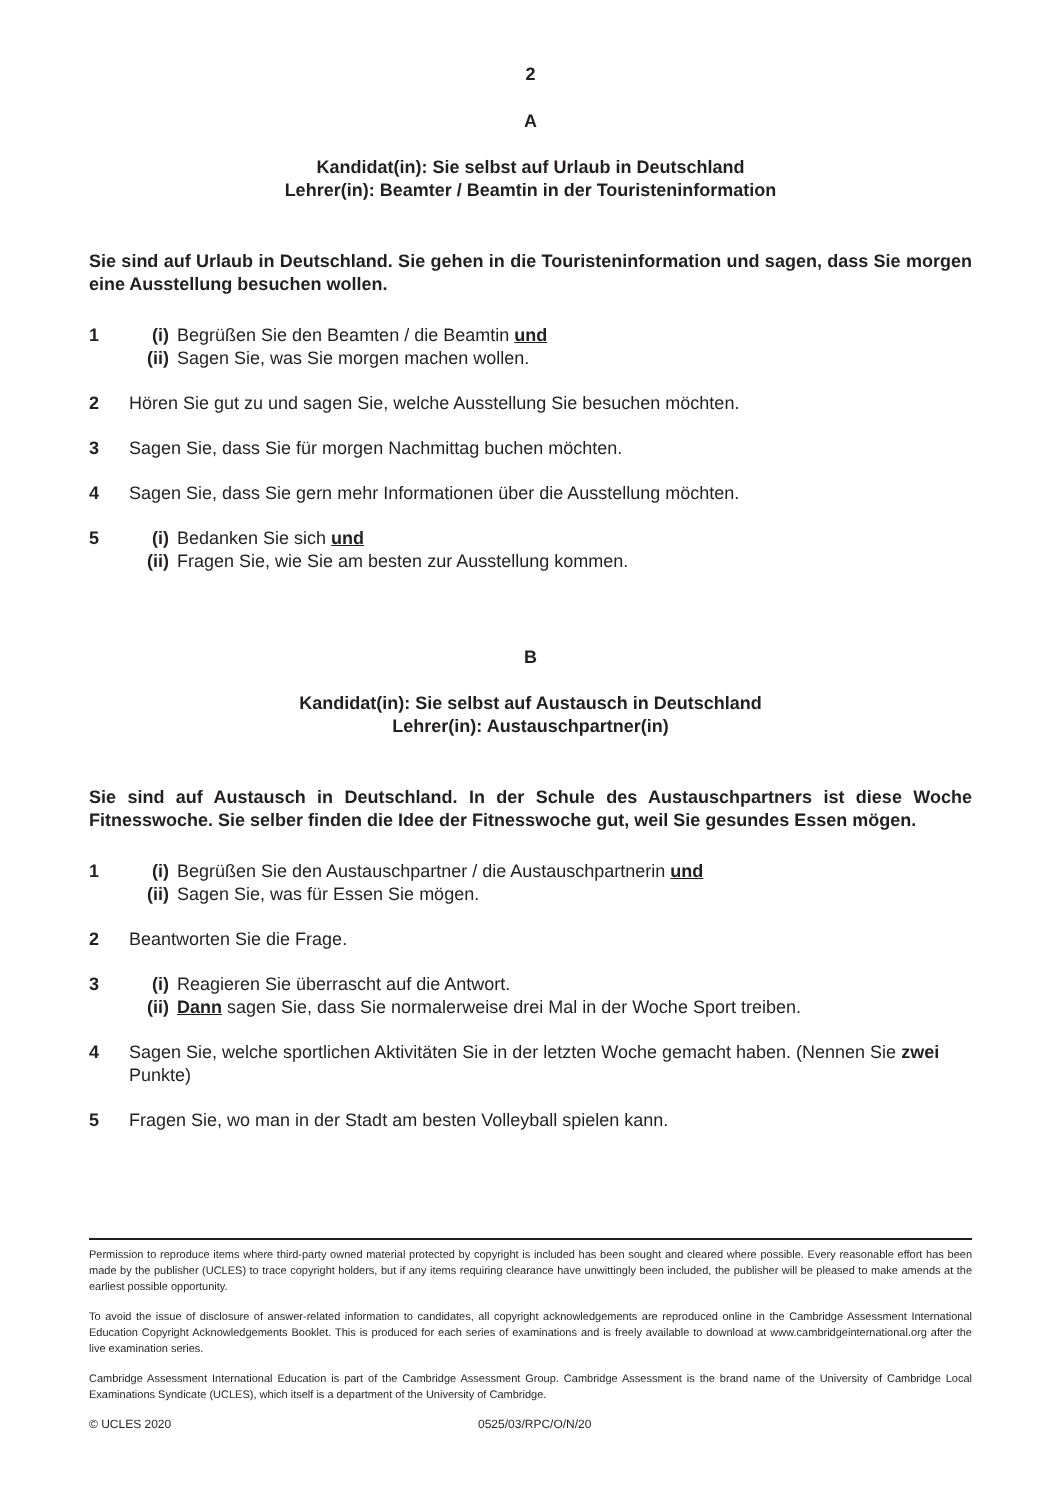2
A
Kandidat(in): Sie selbst auf Urlaub in Deutschland
Lehrer(in): Beamter / Beamtin in der Touristeninformation
Sie sind auf Urlaub in Deutschland. Sie gehen in die Touristeninformation und sagen, dass Sie morgen eine Ausstellung besuchen wollen.
1 (i) Begrüßen Sie den Beamten / die Beamtin und
(ii) Sagen Sie, was Sie morgen machen wollen.
2 Hören Sie gut zu und sagen Sie, welche Ausstellung Sie besuchen möchten.
3 Sagen Sie, dass Sie für morgen Nachmittag buchen möchten.
4 Sagen Sie, dass Sie gern mehr Informationen über die Ausstellung möchten.
5 (i) Bedanken Sie sich und
(ii) Fragen Sie, wie Sie am besten zur Ausstellung kommen.
B
Kandidat(in): Sie selbst auf Austausch in Deutschland
Lehrer(in): Austauschpartner(in)
Sie sind auf Austausch in Deutschland. In der Schule des Austauschpartners ist diese Woche Fitnesswoche. Sie selber finden die Idee der Fitnesswoche gut, weil Sie gesundes Essen mögen.
1 (i) Begrüßen Sie den Austauschpartner / die Austauschpartnerin und
(ii) Sagen Sie, was für Essen Sie mögen.
2 Beantworten Sie die Frage.
3 (i) Reagieren Sie überrascht auf die Antwort.
(ii) Dann sagen Sie, dass Sie normalerweise drei Mal in der Woche Sport treiben.
4 Sagen Sie, welche sportlichen Aktivitäten Sie in der letzten Woche gemacht haben. (Nennen Sie zwei Punkte)
5 Fragen Sie, wo man in der Stadt am besten Volleyball spielen kann.
Permission to reproduce items where third-party owned material protected by copyright is included has been sought and cleared where possible. Every reasonable effort has been made by the publisher (UCLES) to trace copyright holders, but if any items requiring clearance have unwittingly been included, the publisher will be pleased to make amends at the earliest possible opportunity.
To avoid the issue of disclosure of answer-related information to candidates, all copyright acknowledgements are reproduced online in the Cambridge Assessment International Education Copyright Acknowledgements Booklet. This is produced for each series of examinations and is freely available to download at www.cambridgeinternational.org after the live examination series.
Cambridge Assessment International Education is part of the Cambridge Assessment Group. Cambridge Assessment is the brand name of the University of Cambridge Local Examinations Syndicate (UCLES), which itself is a department of the University of Cambridge.
© UCLES 2020 0525/03/RPC/O/N/20